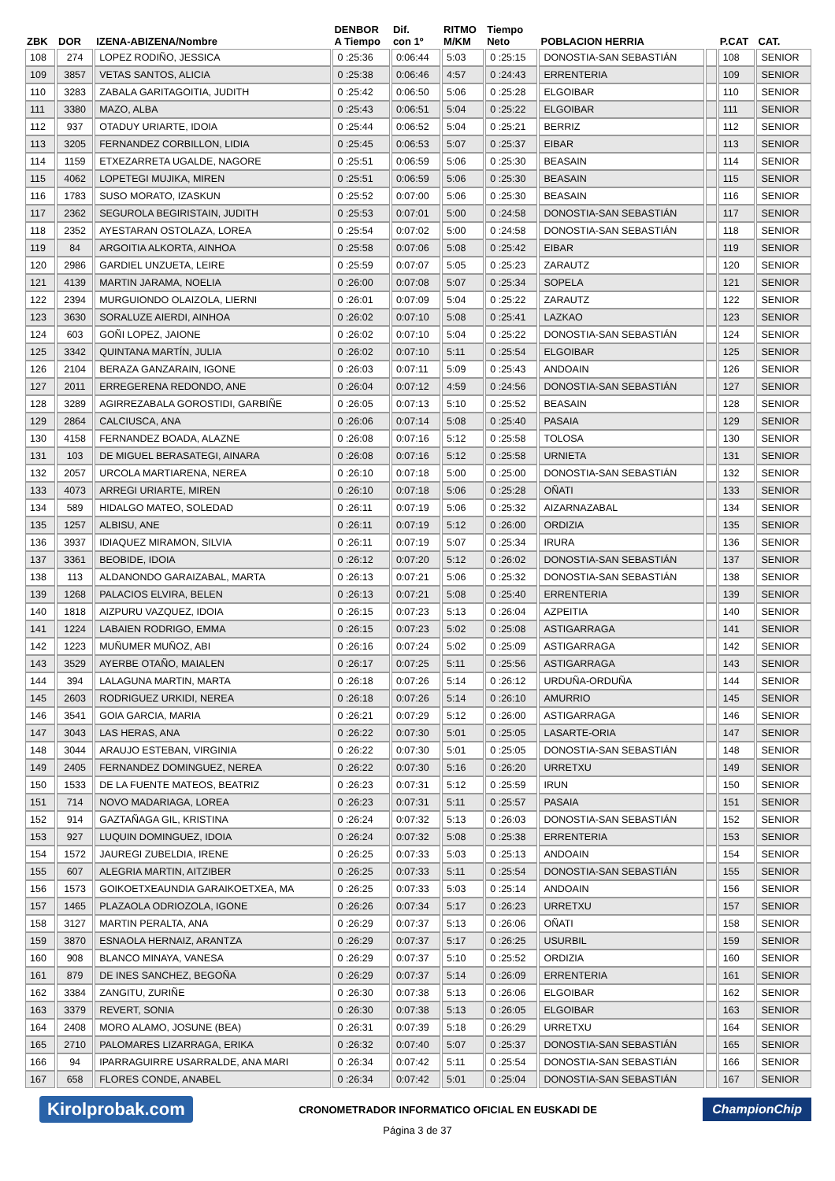| ZBK | DOR | IZENA-ABIZENA/Nombre | DENBOR A Tiempo | Dif. con 1º | RITMO M/KM | Tiempo Neto | POBLACION HERRIA | | P.CAT | CAT. |
| --- | --- | --- | --- | --- | --- | --- | --- | --- | --- | --- |
| 108 | 274 | LOPEZ RODIÑO, JESSICA | 0 :25:36 | 0:06:44 | 5:03 | 0 :25:15 | DONOSTIA-SAN SEBASTIÁN | | 108 | SENIOR |
| 109 | 3857 | VETAS SANTOS, ALICIA | 0 :25:38 | 0:06:46 | 4:57 | 0 :24:43 | ERRENTERIA | | 109 | SENIOR |
| 110 | 3283 | ZABALA GARITAGOITIA, JUDITH | 0 :25:42 | 0:06:50 | 5:06 | 0 :25:28 | ELGOIBAR | | 110 | SENIOR |
| 111 | 3380 | MAZO, ALBA | 0 :25:43 | 0:06:51 | 5:04 | 0 :25:22 | ELGOIBAR | | 111 | SENIOR |
| 112 | 937 | OTADUY URIARTE, IDOIA | 0 :25:44 | 0:06:52 | 5:04 | 0 :25:21 | BERRIZ | | 112 | SENIOR |
| 113 | 3205 | FERNANDEZ CORBILLON, LIDIA | 0 :25:45 | 0:06:53 | 5:07 | 0 :25:37 | EIBAR | | 113 | SENIOR |
| 114 | 1159 | ETXEZARRETA UGALDE, NAGORE | 0 :25:51 | 0:06:59 | 5:06 | 0 :25:30 | BEASAIN | | 114 | SENIOR |
| 115 | 4062 | LOPETEGI MUJIKA, MIREN | 0 :25:51 | 0:06:59 | 5:06 | 0 :25:30 | BEASAIN | | 115 | SENIOR |
| 116 | 1783 | SUSO MORATO, IZASKUN | 0 :25:52 | 0:07:00 | 5:06 | 0 :25:30 | BEASAIN | | 116 | SENIOR |
| 117 | 2362 | SEGUROLA BEGIRISTAIN, JUDITH | 0 :25:53 | 0:07:01 | 5:00 | 0 :24:58 | DONOSTIA-SAN SEBASTIÁN | | 117 | SENIOR |
| 118 | 2352 | AYESTARAN OSTOLAZA, LOREA | 0 :25:54 | 0:07:02 | 5:00 | 0 :24:58 | DONOSTIA-SAN SEBASTIÁN | | 118 | SENIOR |
| 119 | 84 | ARGOITIA ALKORTA, AINHOA | 0 :25:58 | 0:07:06 | 5:08 | 0 :25:42 | EIBAR | | 119 | SENIOR |
| 120 | 2986 | GARDIEL UNZUETA, LEIRE | 0 :25:59 | 0:07:07 | 5:05 | 0 :25:23 | ZARAUTZ | | 120 | SENIOR |
| 121 | 4139 | MARTIN JARAMA, NOELIA | 0 :26:00 | 0:07:08 | 5:07 | 0 :25:34 | SOPELA | | 121 | SENIOR |
| 122 | 2394 | MURGUIONDO OLAIZOLA, LIERNI | 0 :26:01 | 0:07:09 | 5:04 | 0 :25:22 | ZARAUTZ | | 122 | SENIOR |
| 123 | 3630 | SORALUZE AIERDI, AINHOA | 0 :26:02 | 0:07:10 | 5:08 | 0 :25:41 | LAZKAO | | 123 | SENIOR |
| 124 | 603 | GOÑI LOPEZ, JAIONE | 0 :26:02 | 0:07:10 | 5:04 | 0 :25:22 | DONOSTIA-SAN SEBASTIÁN | | 124 | SENIOR |
| 125 | 3342 | QUINTANA MARTÍN, JULIA | 0 :26:02 | 0:07:10 | 5:11 | 0 :25:54 | ELGOIBAR | | 125 | SENIOR |
| 126 | 2104 | BERAZA GANZARAIN, IGONE | 0 :26:03 | 0:07:11 | 5:09 | 0 :25:43 | ANDOAIN | | 126 | SENIOR |
| 127 | 2011 | ERREGERENA REDONDO, ANE | 0 :26:04 | 0:07:12 | 4:59 | 0 :24:56 | DONOSTIA-SAN SEBASTIÁN | | 127 | SENIOR |
| 128 | 3289 | AGIRREZABALA GOROSTIDI, GARBIÑE | 0 :26:05 | 0:07:13 | 5:10 | 0 :25:52 | BEASAIN | | 128 | SENIOR |
| 129 | 2864 | CALCIUSCA, ANA | 0 :26:06 | 0:07:14 | 5:08 | 0 :25:40 | PASAIA | | 129 | SENIOR |
| 130 | 4158 | FERNANDEZ BOADA, ALAZNE | 0 :26:08 | 0:07:16 | 5:12 | 0 :25:58 | TOLOSA | | 130 | SENIOR |
| 131 | 103 | DE MIGUEL BERASATEGI, AINARA | 0 :26:08 | 0:07:16 | 5:12 | 0 :25:58 | URNIETA | | 131 | SENIOR |
| 132 | 2057 | URCOLA MARTIARENA, NEREA | 0 :26:10 | 0:07:18 | 5:00 | 0 :25:00 | DONOSTIA-SAN SEBASTIÁN | | 132 | SENIOR |
| 133 | 4073 | ARREGI URIARTE, MIREN | 0 :26:10 | 0:07:18 | 5:06 | 0 :25:28 | OÑATI | | 133 | SENIOR |
| 134 | 589 | HIDALGO MATEO, SOLEDAD | 0 :26:11 | 0:07:19 | 5:06 | 0 :25:32 | AIZARNAZABAL | | 134 | SENIOR |
| 135 | 1257 | ALBISU, ANE | 0 :26:11 | 0:07:19 | 5:12 | 0 :26:00 | ORDIZIA | | 135 | SENIOR |
| 136 | 3937 | IDIAQUEZ MIRAMON, SILVIA | 0 :26:11 | 0:07:19 | 5:07 | 0 :25:34 | IRURA | | 136 | SENIOR |
| 137 | 3361 | BEOBIDE, IDOIA | 0 :26:12 | 0:07:20 | 5:12 | 0 :26:02 | DONOSTIA-SAN SEBASTIÁN | | 137 | SENIOR |
| 138 | 113 | ALDANONDO GARAIZABAL, MARTA | 0 :26:13 | 0:07:21 | 5:06 | 0 :25:32 | DONOSTIA-SAN SEBASTIÁN | | 138 | SENIOR |
| 139 | 1268 | PALACIOS ELVIRA, BELEN | 0 :26:13 | 0:07:21 | 5:08 | 0 :25:40 | ERRENTERIA | | 139 | SENIOR |
| 140 | 1818 | AIZPURU VAZQUEZ, IDOIA | 0 :26:15 | 0:07:23 | 5:13 | 0 :26:04 | AZPEITIA | | 140 | SENIOR |
| 141 | 1224 | LABAIEN RODRIGO, EMMA | 0 :26:15 | 0:07:23 | 5:02 | 0 :25:08 | ASTIGARRAGA | | 141 | SENIOR |
| 142 | 1223 | MUÑUMER MUÑOZ, ABI | 0 :26:16 | 0:07:24 | 5:02 | 0 :25:09 | ASTIGARRAGA | | 142 | SENIOR |
| 143 | 3529 | AYERBE OTAÑO, MAIALEN | 0 :26:17 | 0:07:25 | 5:11 | 0 :25:56 | ASTIGARRAGA | | 143 | SENIOR |
| 144 | 394 | LALAGUNA MARTIN, MARTA | 0 :26:18 | 0:07:26 | 5:14 | 0 :26:12 | URDUÑA-ORDUÑA | | 144 | SENIOR |
| 145 | 2603 | RODRIGUEZ URKIDI, NEREA | 0 :26:18 | 0:07:26 | 5:14 | 0 :26:10 | AMURRIO | | 145 | SENIOR |
| 146 | 3541 | GOIA GARCIA, MARIA | 0 :26:21 | 0:07:29 | 5:12 | 0 :26:00 | ASTIGARRAGA | | 146 | SENIOR |
| 147 | 3043 | LAS HERAS, ANA | 0 :26:22 | 0:07:30 | 5:01 | 0 :25:05 | LASARTE-ORIA | | 147 | SENIOR |
| 148 | 3044 | ARAUJO ESTEBAN, VIRGINIA | 0 :26:22 | 0:07:30 | 5:01 | 0 :25:05 | DONOSTIA-SAN SEBASTIÁN | | 148 | SENIOR |
| 149 | 2405 | FERNANDEZ DOMINGUEZ, NEREA | 0 :26:22 | 0:07:30 | 5:16 | 0 :26:20 | URRETXU | | 149 | SENIOR |
| 150 | 1533 | DE LA FUENTE MATEOS, BEATRIZ | 0 :26:23 | 0:07:31 | 5:12 | 0 :25:59 | IRUN | | 150 | SENIOR |
| 151 | 714 | NOVO MADARIAGA, LOREA | 0 :26:23 | 0:07:31 | 5:11 | 0 :25:57 | PASAIA | | 151 | SENIOR |
| 152 | 914 | GAZTAÑAGA GIL, KRISTINA | 0 :26:24 | 0:07:32 | 5:13 | 0 :26:03 | DONOSTIA-SAN SEBASTIÁN | | 152 | SENIOR |
| 153 | 927 | LUQUIN DOMINGUEZ, IDOIA | 0 :26:24 | 0:07:32 | 5:08 | 0 :25:38 | ERRENTERIA | | 153 | SENIOR |
| 154 | 1572 | JAUREGI ZUBELDIA, IRENE | 0 :26:25 | 0:07:33 | 5:03 | 0 :25:13 | ANDOAIN | | 154 | SENIOR |
| 155 | 607 | ALEGRIA MARTIN, AITZIBER | 0 :26:25 | 0:07:33 | 5:11 | 0 :25:54 | DONOSTIA-SAN SEBASTIÁN | | 155 | SENIOR |
| 156 | 1573 | GOIKOETXEAUNDIA GARAIKOETXEA, MA | 0 :26:25 | 0:07:33 | 5:03 | 0 :25:14 | ANDOAIN | | 156 | SENIOR |
| 157 | 1465 | PLAZAOLA ODRIOZOLA, IGONE | 0 :26:26 | 0:07:34 | 5:17 | 0 :26:23 | URRETXU | | 157 | SENIOR |
| 158 | 3127 | MARTIN PERALTA, ANA | 0 :26:29 | 0:07:37 | 5:13 | 0 :26:06 | OÑATI | | 158 | SENIOR |
| 159 | 3870 | ESNAOLA HERNAIZ, ARANTZA | 0 :26:29 | 0:07:37 | 5:17 | 0 :26:25 | USURBIL | | 159 | SENIOR |
| 160 | 908 | BLANCO MINAYA, VANESA | 0 :26:29 | 0:07:37 | 5:10 | 0 :25:52 | ORDIZIA | | 160 | SENIOR |
| 161 | 879 | DE INES SANCHEZ, BEGOÑA | 0 :26:29 | 0:07:37 | 5:14 | 0 :26:09 | ERRENTERIA | | 161 | SENIOR |
| 162 | 3384 | ZANGITU, ZURIÑE | 0 :26:30 | 0:07:38 | 5:13 | 0 :26:06 | ELGOIBAR | | 162 | SENIOR |
| 163 | 3379 | REVERT, SONIA | 0 :26:30 | 0:07:38 | 5:13 | 0 :26:05 | ELGOIBAR | | 163 | SENIOR |
| 164 | 2408 | MORO ALAMO, JOSUNE (BEA) | 0 :26:31 | 0:07:39 | 5:18 | 0 :26:29 | URRETXU | | 164 | SENIOR |
| 165 | 2710 | PALOMARES LIZARRAGA, ERIKA | 0 :26:32 | 0:07:40 | 5:07 | 0 :25:37 | DONOSTIA-SAN SEBASTIÁN | | 165 | SENIOR |
| 166 | 94 | IPARRAGUIRRE USARRALDE, ANA MARI | 0 :26:34 | 0:07:42 | 5:11 | 0 :25:54 | DONOSTIA-SAN SEBASTIÁN | | 166 | SENIOR |
| 167 | 658 | FLORES CONDE, ANABEL | 0 :26:34 | 0:07:42 | 5:01 | 0 :25:04 | DONOSTIA-SAN SEBASTIÁN | | 167 | SENIOR |
Kirolprobak.com CRONOMETRADOR INFORMATICO OFICIAL EN EUSKADI DE ChampionChip
Página 3 de 37